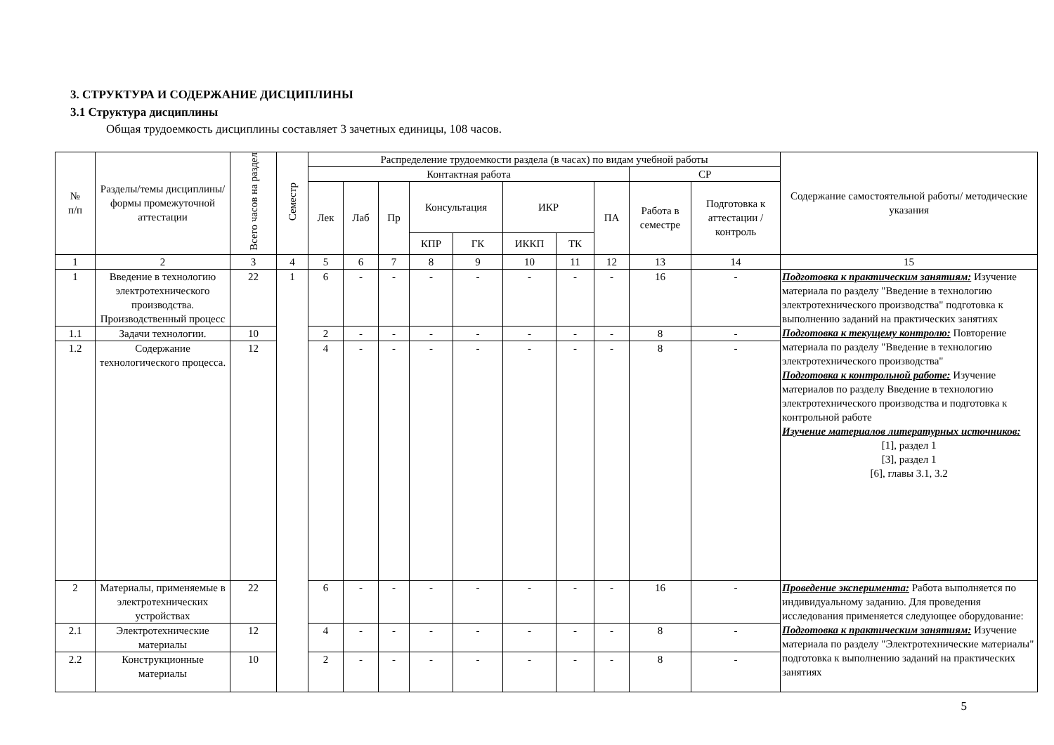3. СТРУКТУРА И СОДЕРЖАНИЕ ДИСЦИПЛИНЫ
3.1 Структура дисциплины
Общая трудоемкость дисциплины составляет 3 зачетных единицы, 108 часов.
| № п/п | Разделы/темы дисциплины/формы промежуточной аттестации | Всего часов на раздел | Семестр | Распределение трудоемкости раздела (в часах) по видам учебной работы | | | | | | | | | | Содержание самостоятельной работы/ методические указания |
| --- | --- | --- | --- | --- | --- | --- | --- | --- | --- | --- | --- | --- | --- | --- |
| | | | | Контактная работа | | | | | | | | СР | | |
| | | | | Лек | Лаб | Пр | Консультация | | ИКР | | ПА | Работа в семестре | Подготовка к аттестации /контроль | |
| | | | | | | | КПР | ГК | ИККП | ТК | | | | |
| 1 | 2 | 3 | 4 | 5 | 6 | 7 | 8 | 9 | 10 | 11 | 12 | 13 | 14 | 15 |
| 1 | Введение в технологию электротехнического производства. Производственный процесс | 22 | 1 | 6 | - | - | - | - | - | - | - | 16 | - | Подготовка к практическим занятиям: Изучение материала по разделу "Введение в технологию электротехнического производства" подготовка к выполнению заданий на практических занятиях Подготовка к текущему контролю: Повторение материала по разделу "Введение в технологию электротехнического производства" Подготовка к контрольной работе: Изучение материалов по разделу Введение в технологию электротехнического производства и подготовка к контрольной работе Изучение материалов литературных источников: [1], раздел 1 [3], раздел 1 [6], главы 3.1, 3.2 |
| 1.1 | Задачи технологии. | 10 | | 2 | - | - | - | - | - | - | - | 8 | - | |
| 1.2 | Содержание технологического процесса. | 12 | | 4 | - | - | - | - | - | - | - | 8 | - | |
| 2 | Материалы, применяемые в электротехнических устройствах | 22 | | 6 | - | - | - | - | - | - | - | 16 | - | Проведение эксперимента: Работа выполняется по индивидуальному заданию. Для проведения исследования применяется следующее оборудование: Подготовка к практическим занятиям: Изучение материала по разделу "Электротехнические материалы" подготовка к выполнению заданий на практических занятиях |
| 2.1 | Электротехнические материалы | 12 | | 4 | - | - | - | - | - | - | - | 8 | - | |
| 2.2 | Конструкционные материалы | 10 | | 2 | - | - | - | - | - | - | - | 8 | - | |
5